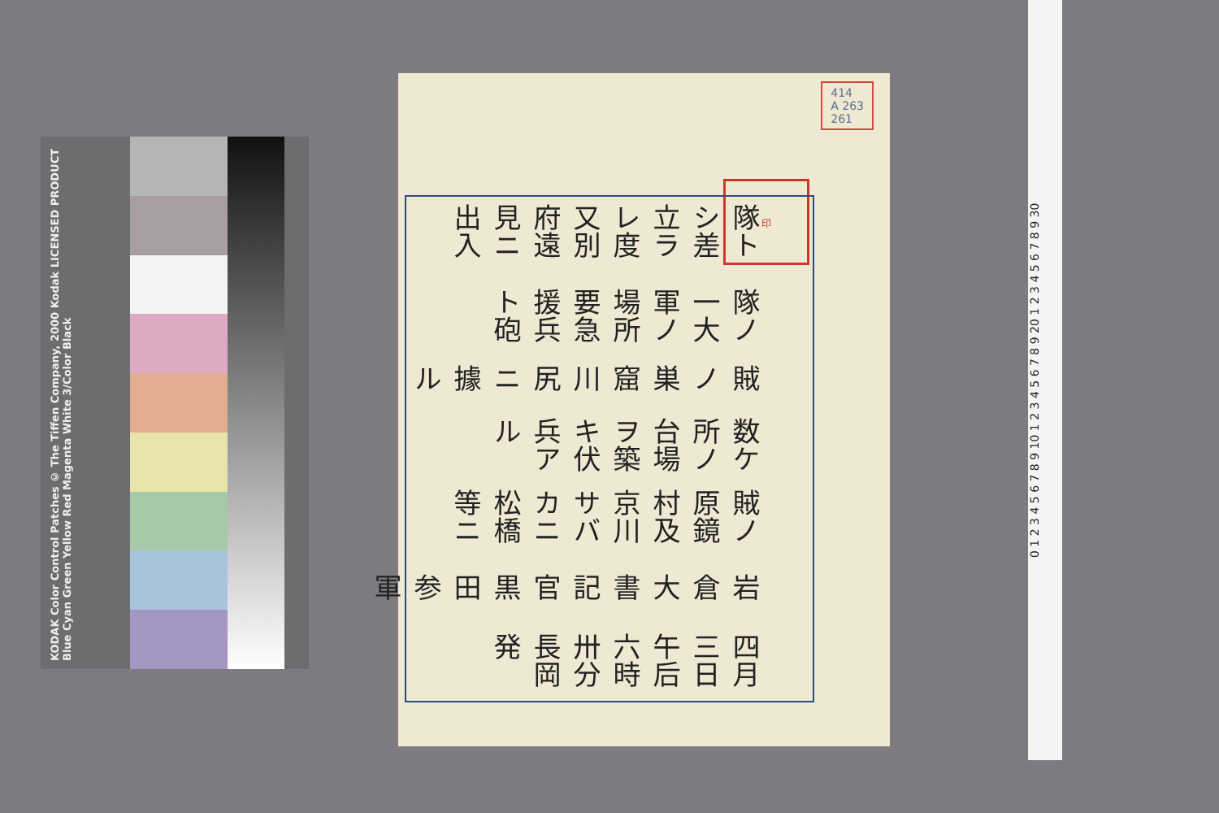KODAK Color Control Patches © The Tiffen Company, 2000 Kodak LICENSED PRODUCT
Blue Cyan Green Yellow Red Magenta White 3/Color Black
414
A 263
261
印
四月三日午后六時卅分長岡発
岩倉大書記官 黒田参軍
賊ノ原鏡村及京川サバカニ松橋等ニ
数ケ所ノ台場ヲ築キ伏兵アル
賊ノ巣窟川尻ニ據ル
隊ノ一大軍ノ場所要急援兵ト砲
隊トシ差立ラレ度又別府遠見ニ出入
0 1 2 3 4 5 6 7 8 9 10 1 2 3 4 5 6 7 8 9 20 1 2 3 4 5 6 7 8 9 30